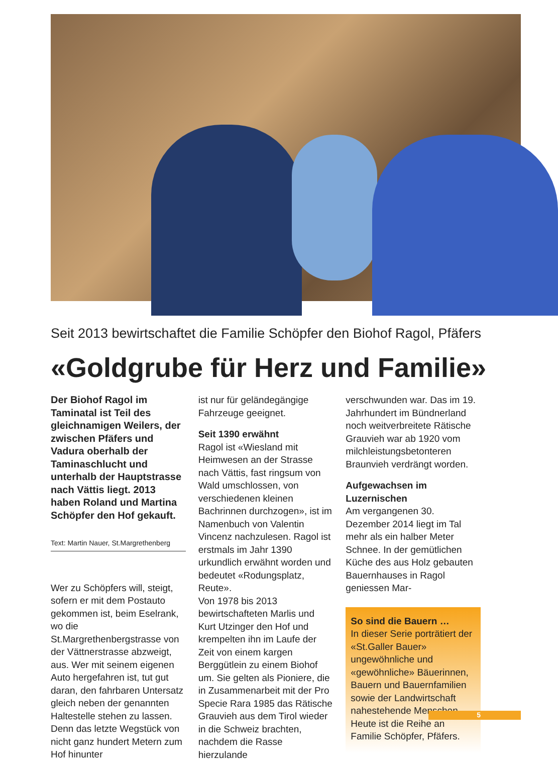Seit 2013 bewirtschaftet die Familie Schöpfer den Biohof Ragol, Pfäfers
«Goldgrube für Herz und Familie»
Der Biohof Ragol im Taminatal ist Teil des gleichnamigen Weilers, der zwischen Pfäfers und Vadura oberhalb der Taminaschlucht und unterhalb der Hauptstrasse nach Vättis liegt. 2013 haben Roland und Martina Schöpfer den Hof gekauft.
Text: Martin Nauer, St.Margrethenberg
Wer zu Schöpfers will, steigt, sofern er mit dem Postauto gekommen ist, beim Eselrank, wo die St.Margrethenbergstrasse von der Vättnerstrasse abzweigt, aus. Wer mit seinem eigenen Auto hergefahren ist, tut gut daran, den fahrbaren Untersatz gleich neben der genannten Haltestelle stehen zu lassen. Denn das letzte Wegstück von nicht ganz hundert Metern zum Hof hinunter
ist nur für geländegängige Fahrzeuge geeignet.
Seit 1390 erwähnt
Ragol ist «Wiesland mit Heimwesen an der Strasse nach Vättis, fast ringsum von Wald umschlossen, von verschiedenen kleinen Bachrinnen durchzogen», ist im Namenbuch von Valentin Vincenz nachzulesen. Ragol ist erstmals im Jahr 1390 urkundlich erwähnt worden und bedeutet «Rodungsplatz, Reute».
Von 1978 bis 2013 bewirtschafteten Marlis und Kurt Utzinger den Hof und krempelten ihn im Laufe der Zeit von einem kargen Berggütlein zu einem Biohof um. Sie gelten als Pioniere, die in Zusammenarbeit mit der Pro Specie Rara 1985 das Rätische Grauvieh aus dem Tirol wieder in die Schweiz brachten, nachdem die Rasse hierzulande
verschwunden war. Das im 19. Jahrhundert im Bündnerland noch weitverbreitete Rätische Grauvieh war ab 1920 vom milchleistungsbetonteren Braunvieh verdrängt worden.
Aufgewachsen im Luzernischen
Am vergangenen 30. Dezember 2014 liegt im Tal mehr als ein halber Meter Schnee. In der gemütlichen Küche des aus Holz gebauten Bauernhauses in Ragol geniessen Mar-
So sind die Bauern …
In dieser Serie porträtiert der «St.Galler Bauer» ungewöhnliche und «gewöhnliche» Bäuerinnen, Bauern und Bauernfamilien sowie der Landwirtschaft nahestehende Menschen. Heute ist die Reihe an Familie Schöpfer, Pfäfers.
5